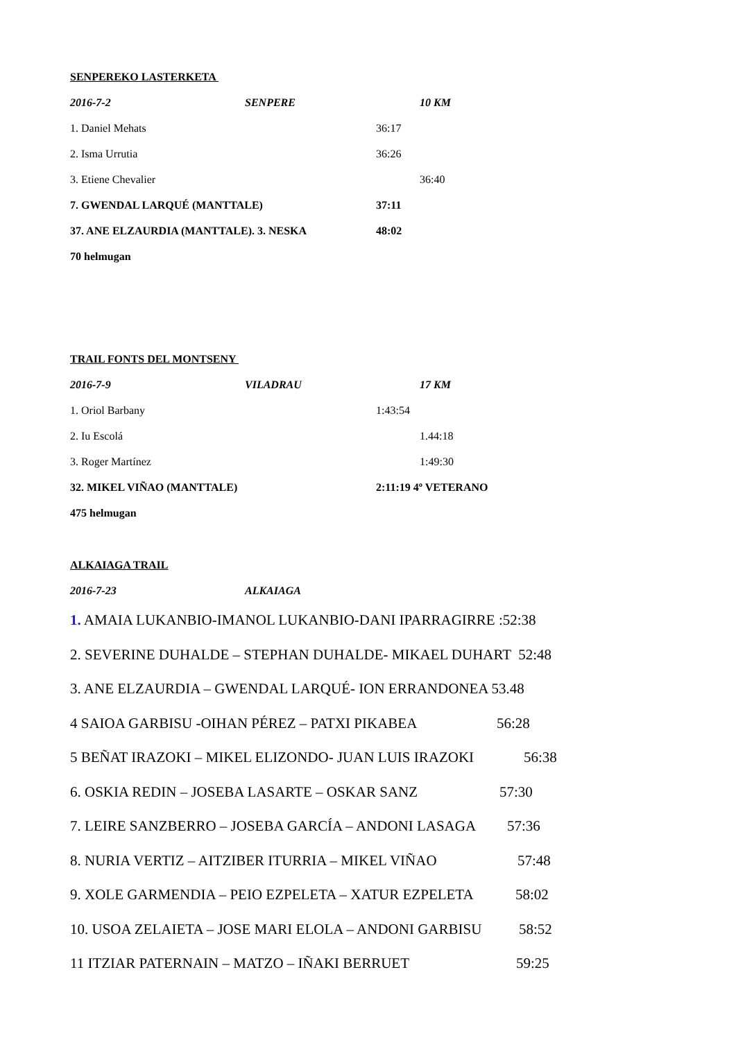SENPEREKO LASTERKETA
2016-7-2 SENPERE 10 KM
1. Daniel Mehats 36:17
2. Isma Urrutia 36:26
3. Etiene Chevalier 36:40
7. GWENDAL LARQUÉ (MANTTALE) 37:11
37. ANE ELZAURDIA (MANTTALE). 3. NESKA 48:02
70 helmugan
TRAIL FONTS DEL MONTSENY
2016-7-9 VILADRAU 17 KM
1. Oriol Barbany 1:43:54
2. Iu Escolá 1.44:18
3. Roger Martínez 1:49:30
32. MIKEL VIÑAO (MANTTALE) 2:11:19 4º VETERANO
475 helmugan
ALKAIAGA TRAIL
2016-7-23 ALKAIAGA
1. AMAIA LUKANBIO-IMANOL LUKANBIO-DANI IPARRAGIRRE :52:38
2. SEVERINE DUHALDE – STEPHAN DUHALDE- MIKAEL DUHART 52:48
3. ANE ELZAURDIA – GWENDAL LARQUÉ- ION ERRANDONEA 53.48
4 SAIOA GARBISU -OIHAN PÉREZ – PATXI PIKABEA 56:28
5 BEÑAT IRAZOKI – MIKEL ELIZONDO- JUAN LUIS IRAZOKI 56:38
6. OSKIA REDIN – JOSEBA LASARTE – OSKAR SANZ 57:30
7. LEIRE SANZBERRO – JOSEBA GARCÍA – ANDONI LASAGA 57:36
8. NURIA VERTIZ – AITZIBER ITURRIA – MIKEL VIÑAO 57:48
9. XOLE GARMENDIA – PEIO EZPELETA – XATUR EZPELETA 58:02
10. USOA ZELAIETA – JOSE MARI ELOLA – ANDONI GARBISU 58:52
11 ITZIAR PATERNAIN – MATZO – IÑAKI BERRUET 59:25